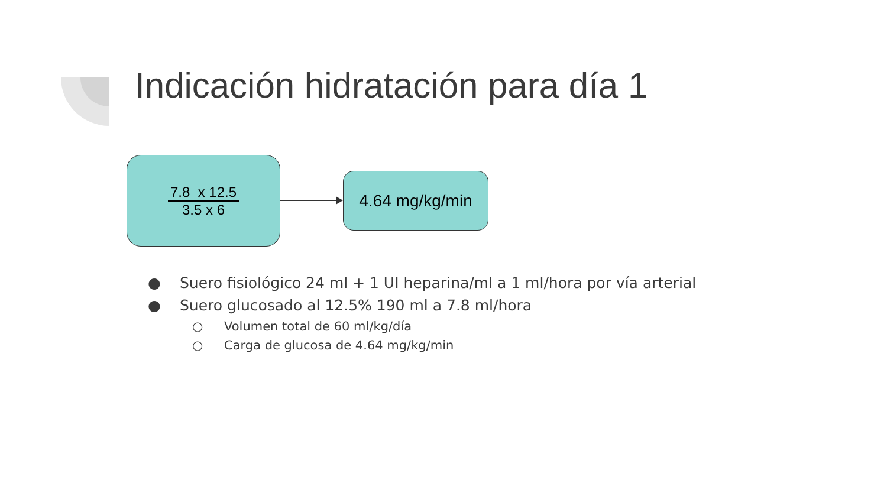Indicación hidratación para día 1
7.8 x 12.5
3.5 x 6
4.64 mg/kg/min
● Suero fisiológico 24 ml + 1 UI heparina/ml a 1 ml/hora por vía arterial
● Suero glucosado al 12.5% 190 ml a 7.8 ml/hora
○ Volumen total de 60 ml/kg/día
○ Carga de glucosa de 4.64 mg/kg/min